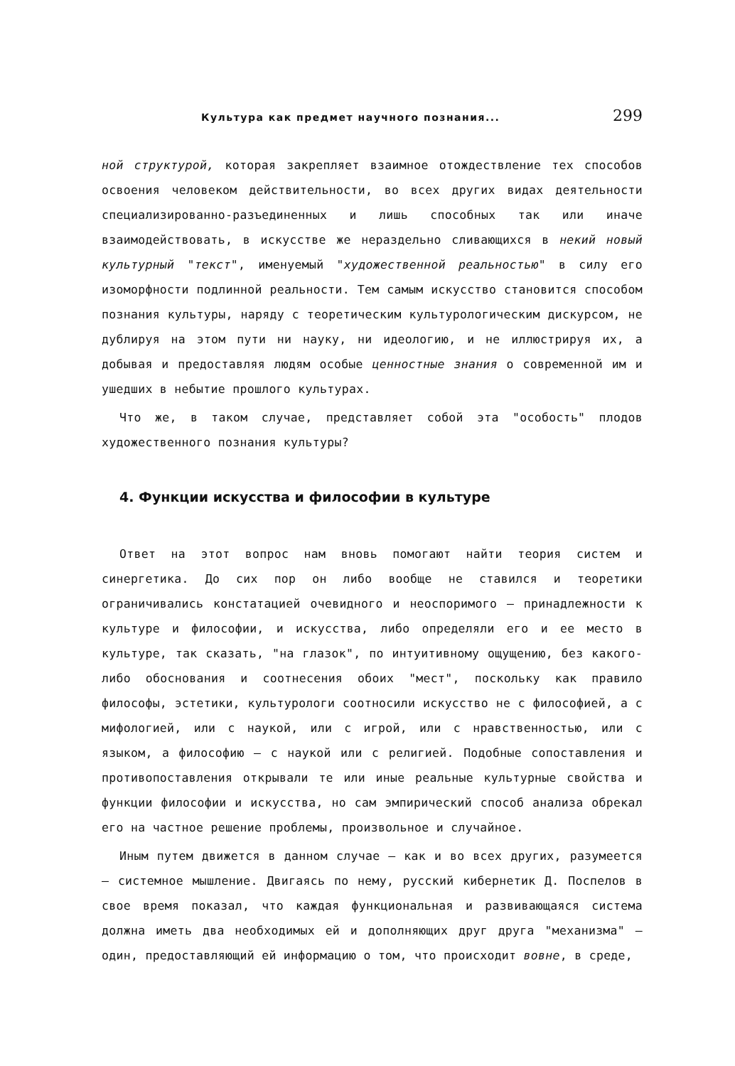Культура как предмет научного познания... 299
ной структурой, которая закрепляет взаимное отождествление тех способов освоения человеком действительности, во всех других видах деятельности специализированно-разъединенных и лишь способных так или иначе взаимодействовать, в искусстве же нераздельно сливающихся в некий новый культурный "текст", именуемый "художественной реальностью" в силу его изоморфности подлинной реальности. Тем самым искусство становится способом познания культуры, наряду с теоретическим культурологическим дискурсом, не дублируя на этом пути ни науку, ни идеологию, и не иллюстрируя их, а добывая и предоставляя людям особые ценностные знания о современной им и ушедших в небытие прошлого культурах.
Что же, в таком случае, представляет собой эта "особость" плодов художественного познания культуры?
4. Функции искусства и философии в культуре
Ответ на этот вопрос нам вновь помогают найти теория систем и синергетика. До сих пор он либо вообще не ставился и теоретики ограничивались констатацией очевидного и неоспоримого — принадлежности к культуре и философии, и искусства, либо определяли его и ее место в культуре, так сказать, "на глазок", по интуитивному ощущению, без какого-либо обоснования и соотнесения обоих "мест", поскольку как правило философы, эстетики, культурологи соотносили искусство не с философией, а с мифологией, или с наукой, или с игрой, или с нравственностью, или с языком, а философию — с наукой или с религией. Подобные сопоставления и противопоставления открывали те или иные реальные культурные свойства и функции философии и искусства, но сам эмпирический способ анализа обрекал его на частное решение проблемы, произвольное и случайное.
Иным путем движется в данном случае — как и во всех других, разумеется — системное мышление. Двигаясь по нему, русский кибернетик Д. Поспелов в свое время показал, что каждая функциональная и развивающаяся система должна иметь два необходимых ей и дополняющих друг друга "механизма" — один, предоставляющий ей информацию о том, что происходит вовне, в среде,